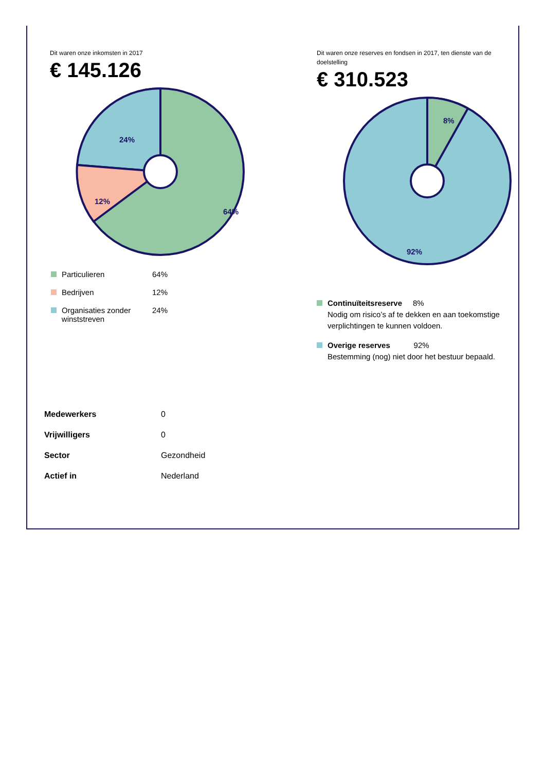Dit waren onze inkomsten in 2017
€ 145.126
24%
12%
64%
| Particulieren | 64% |
| Bedrijven | 12% |
| Organisaties zonder winststreven | 24% |
Dit waren onze reserves en fondsen in 2017, ten dienste van de doelstelling
€ 310.523
8%
92%
Continuïteitsreserve 8%
Nodig om risico’s af te dekken en aan toekomstige verplichtingen te kunnen voldoen.
Overige reserves 92%
Bestemming (nog) niet door het bestuur bepaald.
| Medewerkers | 0 |
| Vrijwilligers | 0 |
| Sector | Gezondheid |
| Actief in | Nederland |